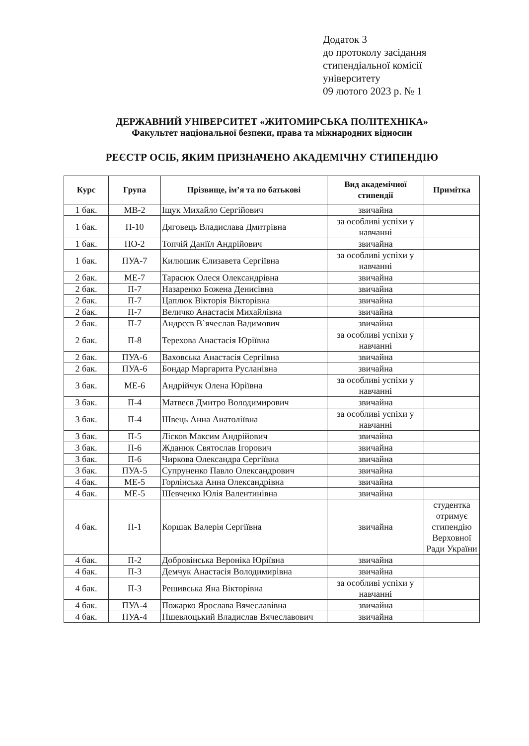Додаток 3
до протоколу засідання
стипендіальної комісії
університету
09 лютого 2023 р. № 1
ДЕРЖАВНИЙ УНІВЕРСИТЕТ «ЖИТОМИРСЬКА ПОЛІТЕХНІКА»
Факультет національної безпеки, права та міжнародних відносин
РЕЄСТР ОСІБ, ЯКИМ ПРИЗНАЧЕНО АКАДЕМІЧНУ СТИПЕНДІЮ
| Курс | Група | Прізвище, ім’я та по батькові | Вид академічної стипендії | Примітка |
| --- | --- | --- | --- | --- |
| 1 бак. | МВ-2 | Іщук Михайло Сергійович | звичайна | |
| 1 бак. | П-10 | Дяговець Владислава Дмитрівна | за особливі успіхи у навчанні | |
| 1 бак. | ПО-2 | Топчій Даніїл Андрійович | звичайна | |
| 1 бак. | ПУА-7 | Килюшик Єлизавета Сергіївна | за особливі успіхи у навчанні | |
| 2 бак. | МЕ-7 | Тарасюк Олеся Олександрівна | звичайна | |
| 2 бак. | П-7 | Назаренко Божена Денисівна | звичайна | |
| 2 бак. | П-7 | Цаплюк Вікторія Вікторівна | звичайна | |
| 2 бак. | П-7 | Величко Анастасія Михайлівна | звичайна | |
| 2 бак. | П-7 | Андрєєв В`ячеслав Вадимович | звичайна | |
| 2 бак. | П-8 | Терехова Анастасія Юріївна | за особливі успіхи у навчанні | |
| 2 бак. | ПУА-6 | Ваховська Анастасія Сергіївна | звичайна | |
| 2 бак. | ПУА-6 | Бондар Маргарита Русланівна | звичайна | |
| 3 бак. | МЕ-6 | Андрійчук Олена Юріївна | за особливі успіхи у навчанні | |
| 3 бак. | П-4 | Матвеєв Дмитро Володимирович | звичайна | |
| 3 бак. | П-4 | Швець Анна Анатоліївна | за особливі успіхи у навчанні | |
| 3 бак. | П-5 | Лісков Максим Андрійович | звичайна | |
| 3 бак. | П-6 | Жданюк Святослав Ігорович | звичайна | |
| 3 бак. | П-6 | Чиркова Олександра Сергіївна | звичайна | |
| 3 бак. | ПУА-5 | Супруненко Павло Олександрович | звичайна | |
| 4 бак. | МЕ-5 | Горлінська Анна Олександрівна | звичайна | |
| 4 бак. | МЕ-5 | Шевченко Юлія Валентинівна | звичайна | |
| 4 бак. | П-1 | Коршак Валерія Сергіївна | звичайна | студентка отримує стипендію Верховної Ради України |
| 4 бак. | П-2 | Добровінська Вероніка Юріївна | звичайна | |
| 4 бак. | П-3 | Демчук Анастасія Володимирівна | звичайна | |
| 4 бак. | П-3 | Решивська Яна Вікторівна | за особливі успіхи у навчанні | |
| 4 бак. | ПУА-4 | Пожарко Ярослава Вячеславівна | звичайна | |
| 4 бак. | ПУА-4 | Пшевлоцький Владислав Вячеславович | звичайна | |